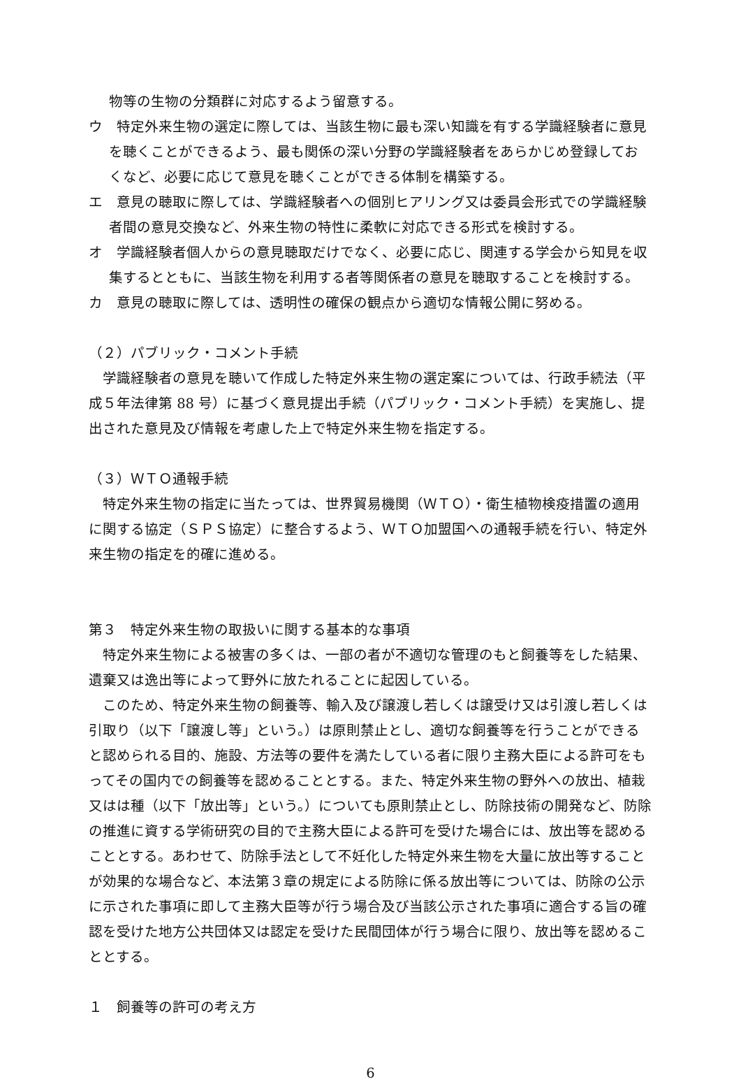物等の生物の分類群に対応するよう留意する。
ウ　特定外来生物の選定に際しては、当該生物に最も深い知識を有する学識経験者に意見を聴くことができるよう、最も関係の深い分野の学識経験者をあらかじめ登録しておくなど、必要に応じて意見を聴くことができる体制を構築する。
エ　意見の聴取に際しては、学識経験者への個別ヒアリング又は委員会形式での学識経験者間の意見交換など、外来生物の特性に柔軟に対応できる形式を検討する。
オ　学識経験者個人からの意見聴取だけでなく、必要に応じ、関連する学会から知見を収集するとともに、当該生物を利用する者等関係者の意見を聴取することを検討する。
カ　意見の聴取に際しては、透明性の確保の観点から適切な情報公開に努める。
（２）パブリック・コメント手続
学識経験者の意見を聴いて作成した特定外来生物の選定案については、行政手続法（平成５年法律第 88 号）に基づく意見提出手続（パブリック・コメント手続）を実施し、提出された意見及び情報を考慮した上で特定外来生物を指定する。
（３）ＷＴＯ通報手続
特定外来生物の指定に当たっては、世界貿易機関（ＷＴＯ）・衛生植物検疫措置の適用に関する協定（ＳＰＳ協定）に整合するよう、ＷＴＯ加盟国への通報手続を行い、特定外来生物の指定を的確に進める。
第３　特定外来生物の取扱いに関する基本的な事項
特定外来生物による被害の多くは、一部の者が不適切な管理のもと飼養等をした結果、遺棄又は逸出等によって野外に放たれることに起因している。
このため、特定外来生物の飼養等、輸入及び譲渡し若しくは譲受け又は引渡し若しくは引取り（以下「譲渡し等」という。）は原則禁止とし、適切な飼養等を行うことができると認められる目的、施設、方法等の要件を満たしている者に限り主務大臣による許可をもってその国内での飼養等を認めることとする。また、特定外来生物の野外への放出、植栽又はは種（以下「放出等」という。）についても原則禁止とし、防除技術の開発など、防除の推進に資する学術研究の目的で主務大臣による許可を受けた場合には、放出等を認めることとする。あわせて、防除手法として不妊化した特定外来生物を大量に放出等することが効果的な場合など、本法第３章の規定による防除に係る放出等については、防除の公示に示された事項に即して主務大臣等が行う場合及び当該公示された事項に適合する旨の確認を受けた地方公共団体又は認定を受けた民間団体が行う場合に限り、放出等を認めることとする。
１　飼養等の許可の考え方
6